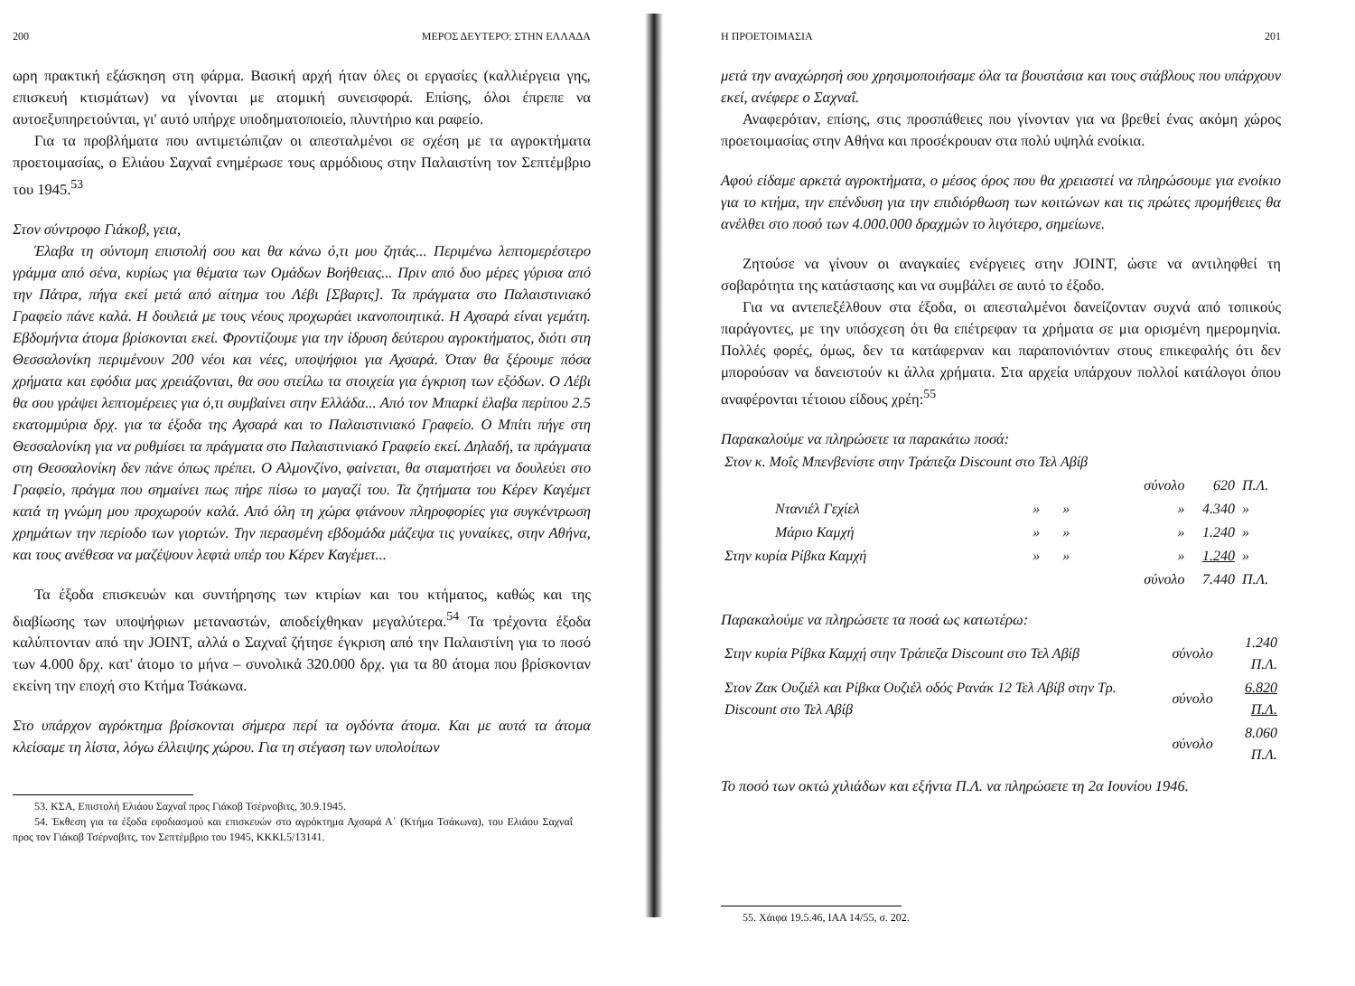200 ΜΕΡΟΣ ΔΕΥΤΕΡΟ: ΣΤΗΝ ΕΛΛΑΔΑ
ωρη πρακτική εξάσκηση στη φάρμα. Βασική αρχή ήταν όλες οι εργασίες (καλλιέργεια γης, επισκευή κτισμάτων) να γίνονται με ατομική συνεισφορά. Επίσης, όλοι έπρεπε να αυτοεξυπηρετούνται, γι' αυτό υπήρχε υποδηματοποιείο, πλυντήριο και ραφείο.
Για τα προβλήματα που αντιμετώπιζαν οι απεσταλμένοι σε σχέση με τα αγροκτήματα προετοιμασίας, ο Ελιάου Σαχναΐ ενημέρωσε τους αρμόδιους στην Παλαιστίνη τον Σεπτέμβριο του 1945.<sup>53</sup>
Στον σύντροφο Γιάκοβ, γεια,
Έλαβα τη σύντομη επιστολή σου και θα κάνω ό,τι μου ζητάς... Περιμένω λεπτομερέστερο γράμμα από σένα, κυρίως για θέματα των Ομάδων Βοήθειας... Πριν από δυο μέρες γύρισα από την Πάτρα, πήγα εκεί μετά από αίτημα του Λέβι [Σβαρτς]. Τα πράγματα στο Παλαιστινιακό Γραφείο πάνε καλά. Η δουλειά με τους νέους προχωράει ικανοποιητικά. Η Αχσαρά είναι γεμάτη. Εβδομήντα άτομα βρίσκονται εκεί. Φροντίζουμε για την ίδρυση δεύτερου αγροκτήματος, διότι στη Θεσσαλονίκη περιμένουν 200 νέοι και νέες, υποψήφιοι για Αχσαρά. Όταν θα ξέρουμε πόσα χρήματα και εφόδια μας χρειάζονται, θα σου στείλω τα στοιχεία για έγκριση των εξόδων. Ο Λέβι θα σου γράψει λεπτομέρειες για ό,τι συμβαίνει στην Ελλάδα... Από τον Μπαρκί έλαβα περίπου 2.5 εκατομμύρια δρχ. για τα έξοδα της Αχσαρά και το Παλαιστινιακό Γραφείο. Ο Μπίτι πήγε στη Θεσσαλονίκη για να ρυθμίσει τα πράγματα στο Παλαιστινιακό Γραφείο εκεί. Δηλαδή, τα πράγματα στη Θεσσαλονίκη δεν πάνε όπως πρέπει. Ο Αλμονζίνο, φαίνεται, θα σταματήσει να δουλεύει στο Γραφείο, πράγμα που σημαίνει πως πήρε πίσω το μαγαζί του. Τα ζητήματα του Κέρεν Καγέμετ κατά τη γνώμη μου προχωρούν καλά. Από όλη τη χώρα φτάνουν πληροφορίες για συγκέντρωση χρημάτων την περίοδο των γιορτών. Την περασμένη εβδομάδα μάζεψα τις γυναίκες, στην Αθήνα, και τους ανέθεσα να μαζέψουν λεφτά υπέρ του Κέρεν Καγέμετ...
Τα έξοδα επισκευών και συντήρησης των κτιρίων και του κτήματος, καθώς και της διαβίωσης των υποψήφιων μεταναστών, αποδείχθηκαν μεγαλύτερα.<sup>54</sup> Τα τρέχοντα έξοδα καλύπτονταν από την JOINT, αλλά ο Σαχναΐ ζήτησε έγκριση από την Παλαιστίνη για το ποσό των 4.000 δρχ. κατ' άτομο το μήνα – συνολικά 320.000 δρχ. για τα 80 άτομα που βρίσκονταν εκείνη την εποχή στο Κτήμα Τσάκωνα.
Στο υπάρχον αγρόκτημα βρίσκονται σήμερα περί τα ογδόντα άτομα. Και με αυτά τα άτομα κλείσαμε τη λίστα, λόγω έλλειψης χώρου. Για τη στέγαση των υπολοίπων
53. ΚΣΑ, Επιστολή Ελιάου Σαχναΐ προς Γιάκοβ Τσέρνοβιτς, 30.9.1945.
54. Έκθεση για τα έξοδα εφοδιασμού και επισκευών στο αγρόκτημα Αχσαρά Α΄ (Κτήμα Τσάκωνα), του Ελιάου Σαχναΐ προς τον Γιάκοβ Τσέρνοβιτς, τον Σεπτέμβριο του 1945, ΚΚΚL5/13141.
Η ΠΡΟΕΤΟΙΜΑΣΙΑ 201
μετά την αναχώρησή σου χρησιμοποιήσαμε όλα τα βουστάσια και τους στάβλους που υπάρχουν εκεί, ανέφερε ο Σαχναΐ.
Αναφερόταν, επίσης, στις προσπάθειες που γίνονταν για να βρεθεί ένας ακόμη χώρος προετοιμασίας στην Αθήνα και προσέκρουαν στα πολύ υψηλά ενοίκια.
Αφού είδαμε αρκετά αγροκτήματα, ο μέσος όρος που θα χρειαστεί να πληρώσουμε για ενοίκιο για το κτήμα, την επένδυση για την επιδιόρθωση των κοιτώνων και τις πρώτες προμήθειες θα ανέλθει στο ποσό των 4.000.000 δραχμών το λιγότερο, σημείωνε.
Ζητούσε να γίνουν οι αναγκαίες ενέργειες στην JOINT, ώστε να αντιληφθεί τη σοβαρότητα της κατάστασης και να συμβάλει σε αυτό το έξοδο.
Για να αντεπεξέλθουν στα έξοδα, οι απεσταλμένοι δανείζονταν συχνά από τοπικούς παράγοντες, με την υπόσχεση ότι θα επέτρεφαν τα χρήματα σε μια ορισμένη ημερομηνία. Πολλές φορές, όμως, δεν τα κατάφερναν και παραπονιόνταν στους επικεφαλής ότι δεν μπορούσαν να δανειστούν κι άλλα χρήματα. Στα αρχεία υπάρχουν πολλοί κατάλογοι όπου αναφέρονται τέτοιου είδους χρέη:<sup>55</sup>
Παρακαλούμε να πληρώσετε τα παρακάτω ποσά:
| Στον κ. Μοΐς Μπενβενίστε στην Τράπεζα Discount στο Τελ Αβίβ | | | | | |
| | | | σύνολο | 620 | Π.Λ. |
| Ντανιέλ Γεχίελ | » | » | » | 4.340 | » |
| Μάριο Καμχή | » | » | » | 1.240 | » |
| Στην κυρία Ρίβκα Καμχή | » | » | » | 1.240 | » |
| | | | σύνολο | 7.440 | Π.Λ. |
Παρακαλούμε να πληρώσετε τα ποσά ως κατωτέρω:
| Στην κυρία Ρίβκα Καμχή στην Τράπεζα Discount στο Τελ Αβίβ | σύνολο | 1.240 Π.Λ. |
| Στον Ζακ Ουζιέλ και Ρίβκα Ουζιέλ οδός Ρανάκ 12 Τελ Αβίβ στην Τρ. Discount στο Τελ Αβίβ | σύνολο | 6.820 Π.Λ. |
| | σύνολο | 8.060 Π.Λ. |
Το ποσό των οκτώ χιλιάδων και εξήντα Π.Λ. να πληρώσετε τη 2α Ιουνίου 1946.
55. Χάιφα 19.5.46, ΙΑΑ 14/55, σ. 202.